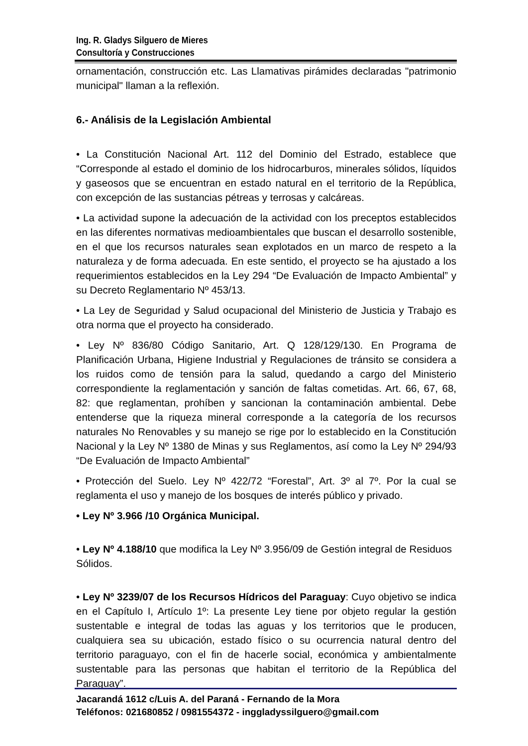Ing. R. Gladys Silguero de Mieres
Consultoría y Construcciones
ornamentación, construcción etc. Las Llamativas pirámides declaradas "patrimonio municipal" llaman a la reflexión.
6.- Análisis de la Legislación Ambiental
• La Constitución Nacional Art. 112 del Dominio del Estrado, establece que “Corresponde al estado el dominio de los hidrocarburos, minerales sólidos, líquidos y gaseosos que se encuentran en estado natural en el territorio de la República, con excepción de las sustancias pétreas y terrosas y calcáreas.
• La actividad supone la adecuación de la actividad con los preceptos establecidos en las diferentes normativas medioambientales que buscan el desarrollo sostenible, en el que los recursos naturales sean explotados en un marco de respeto a la naturaleza y de forma adecuada. En este sentido, el proyecto se ha ajustado a los requerimientos establecidos en la Ley 294 “De Evaluación de Impacto Ambiental” y su Decreto Reglamentario Nº 453/13.
• La Ley de Seguridad y Salud ocupacional del Ministerio de Justicia y Trabajo es otra norma que el proyecto ha considerado.
• Ley Nº 836/80 Código Sanitario, Art. Q 128/129/130. En Programa de Planificación Urbana, Higiene Industrial y Regulaciones de tránsito se considera a los ruidos como de tensión para la salud, quedando a cargo del Ministerio correspondiente la reglamentación y sanción de faltas cometidas. Art. 66, 67, 68, 82: que reglamentan, prohíben y sancionan la contaminación ambiental. Debe entenderse que la riqueza mineral corresponde a la categoría de los recursos naturales No Renovables y su manejo se rige por lo establecido en la Constitución Nacional y la Ley Nº 1380 de Minas y sus Reglamentos, así como la Ley Nº 294/93 “De Evaluación de Impacto Ambiental”
• Protección del Suelo. Ley Nº 422/72 “Forestal”, Art. 3º al 7º. Por la cual se reglamenta el uso y manejo de los bosques de interés público y privado.
• Ley Nº 3.966 /10 Orgánica Municipal.
• Ley Nº 4.188/10 que modifica la Ley Nº 3.956/09 de Gestión integral de Residuos Sólidos.
• Ley Nº 3239/07 de los Recursos Hídricos del Paraguay: Cuyo objetivo se indica en el Capítulo I, Artículo 1º: La presente Ley tiene por objeto regular la gestión sustentable e integral de todas las aguas y los territorios que le producen, cualquiera sea su ubicación, estado físico o su ocurrencia natural dentro del territorio paraguayo, con el fin de hacerle social, económica y ambientalmente sustentable para las personas que habitan el territorio de la República del Paraguay”.
Jacarandá 1612 c/Luis A. del Paraná - Fernando de la Mora
Teléfonos: 021680852 / 0981554372 - inggladyssilguero@gmail.com